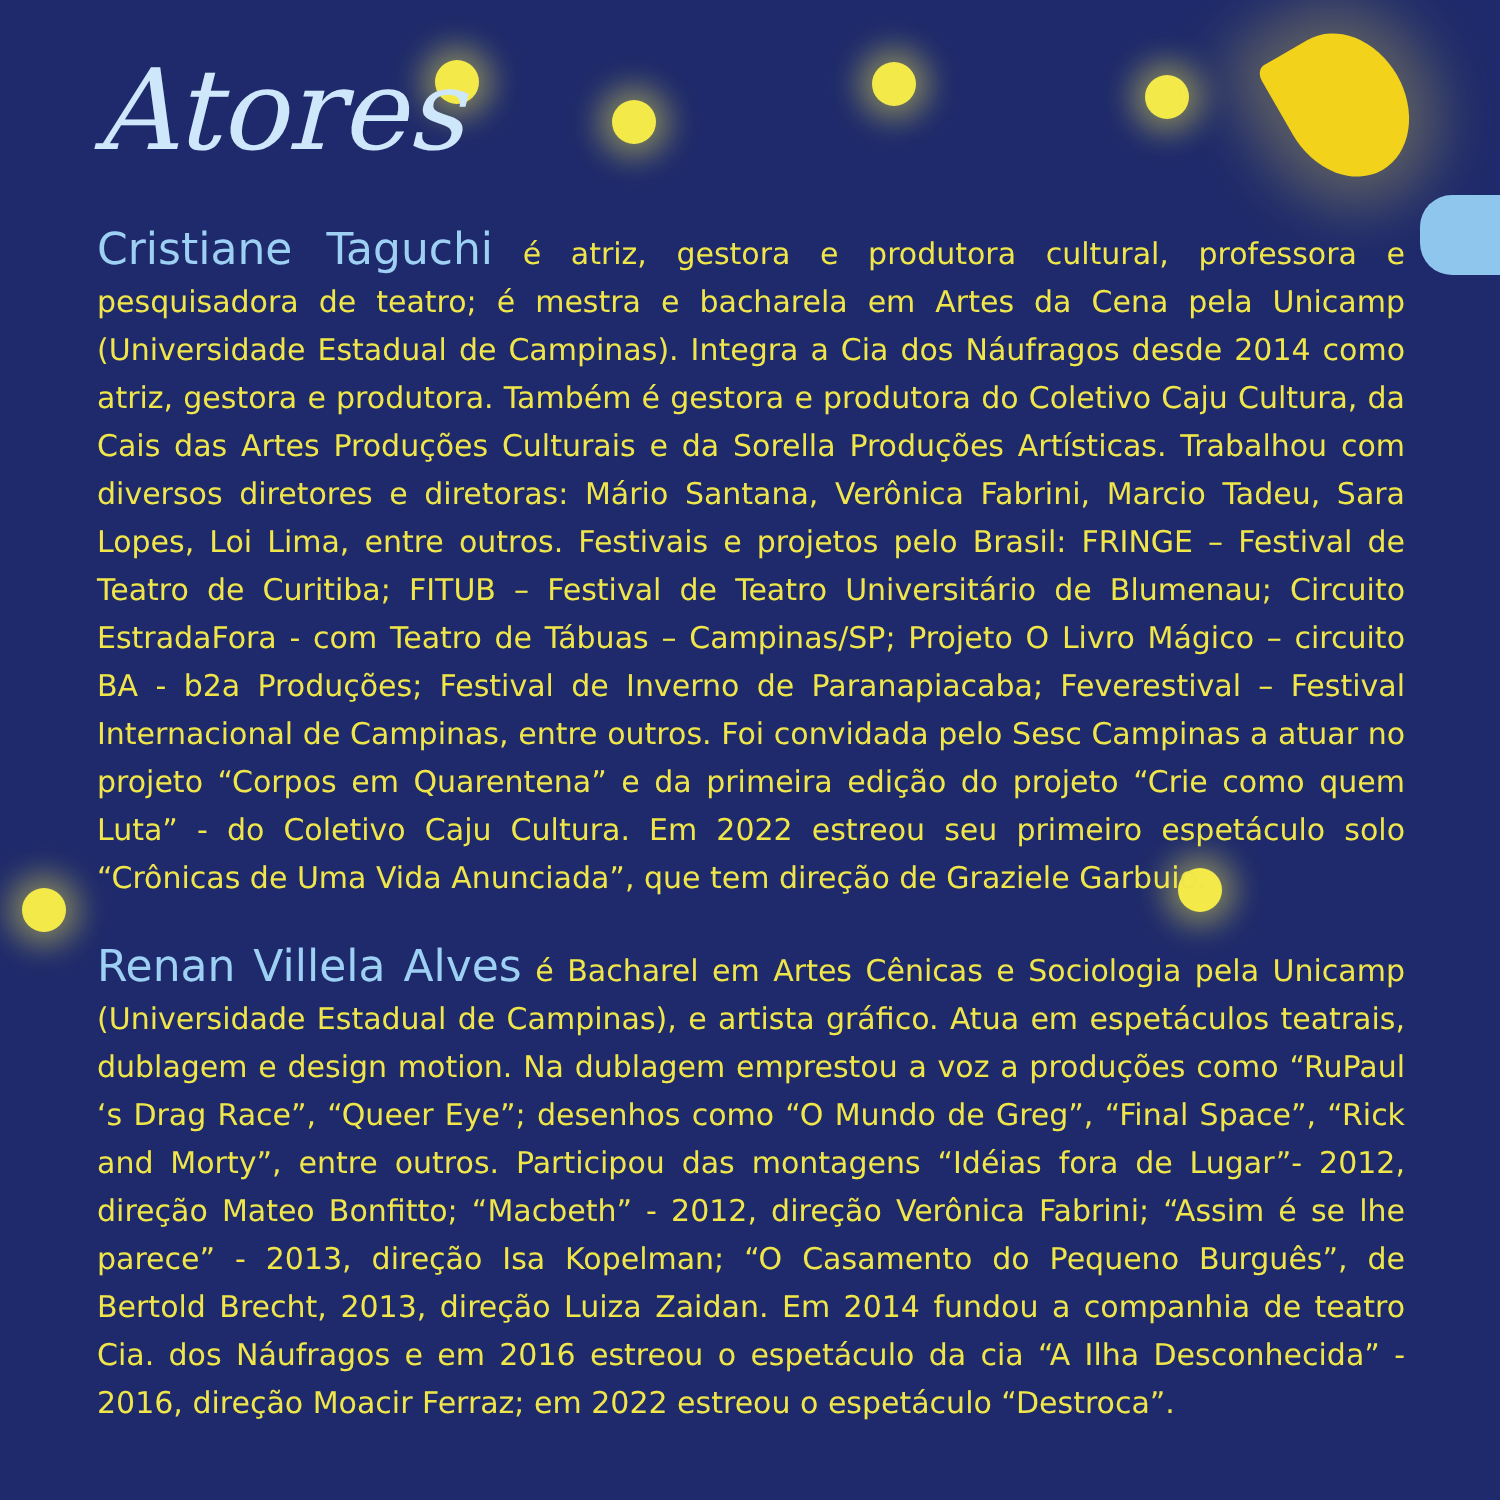Atores
Cristiane Taguchi é atriz, gestora e produtora cultural, professora e pesquisadora de teatro; é mestra e bacharela em Artes da Cena pela Unicamp (Universidade Estadual de Campinas). Integra a Cia dos Náufragos desde 2014 como atriz, gestora e produtora. Também é gestora e produtora do Coletivo Caju Cultura, da Cais das Artes Produções Culturais e da Sorella Produções Artísticas. Trabalhou com diversos diretores e diretoras: Mário Santana, Verônica Fabrini, Marcio Tadeu, Sara Lopes, Loi Lima, entre outros. Festivais e projetos pelo Brasil: FRINGE – Festival de Teatro de Curitiba; FITUB – Festival de Teatro Universitário de Blumenau; Circuito EstradaFora - com Teatro de Tábuas – Campinas/SP; Projeto O Livro Mágico – circuito BA - b2a Produções; Festival de Inverno de Paranapiacaba; Feverestival – Festival Internacional de Campinas, entre outros. Foi convidada pelo Sesc Campinas a atuar no projeto “Corpos em Quarentena” e da primeira edição do projeto “Crie como quem Luta” - do Coletivo Caju Cultura. Em 2022 estreou seu primeiro espetáculo solo “Crônicas de Uma Vida Anunciada”, que tem direção de Graziele Garbuio.
Renan Villela Alves é Bacharel em Artes Cênicas e Sociologia pela Unicamp (Universidade Estadual de Campinas), e artista gráfico. Atua em espetáculos teatrais, dublagem e design motion. Na dublagem emprestou a voz a produções como “RuPaul ‘s Drag Race”, “Queer Eye”; desenhos como “O Mundo de Greg”, “Final Space”, “Rick and Morty”, entre outros. Participou das montagens “Idéias fora de Lugar”- 2012, direção Mateo Bonfitto; “Macbeth” - 2012, direção Verônica Fabrini; “Assim é se lhe parece” - 2013, direção Isa Kopelman; “O Casamento do Pequeno Burguês”, de Bertold Brecht, 2013, direção Luiza Zaidan. Em 2014 fundou a companhia de teatro Cia. dos Náufragos e em 2016 estreou o espetáculo da cia “A Ilha Desconhecida” - 2016, direção Moacir Ferraz; em 2022 estreou o espetáculo “Destroca”.